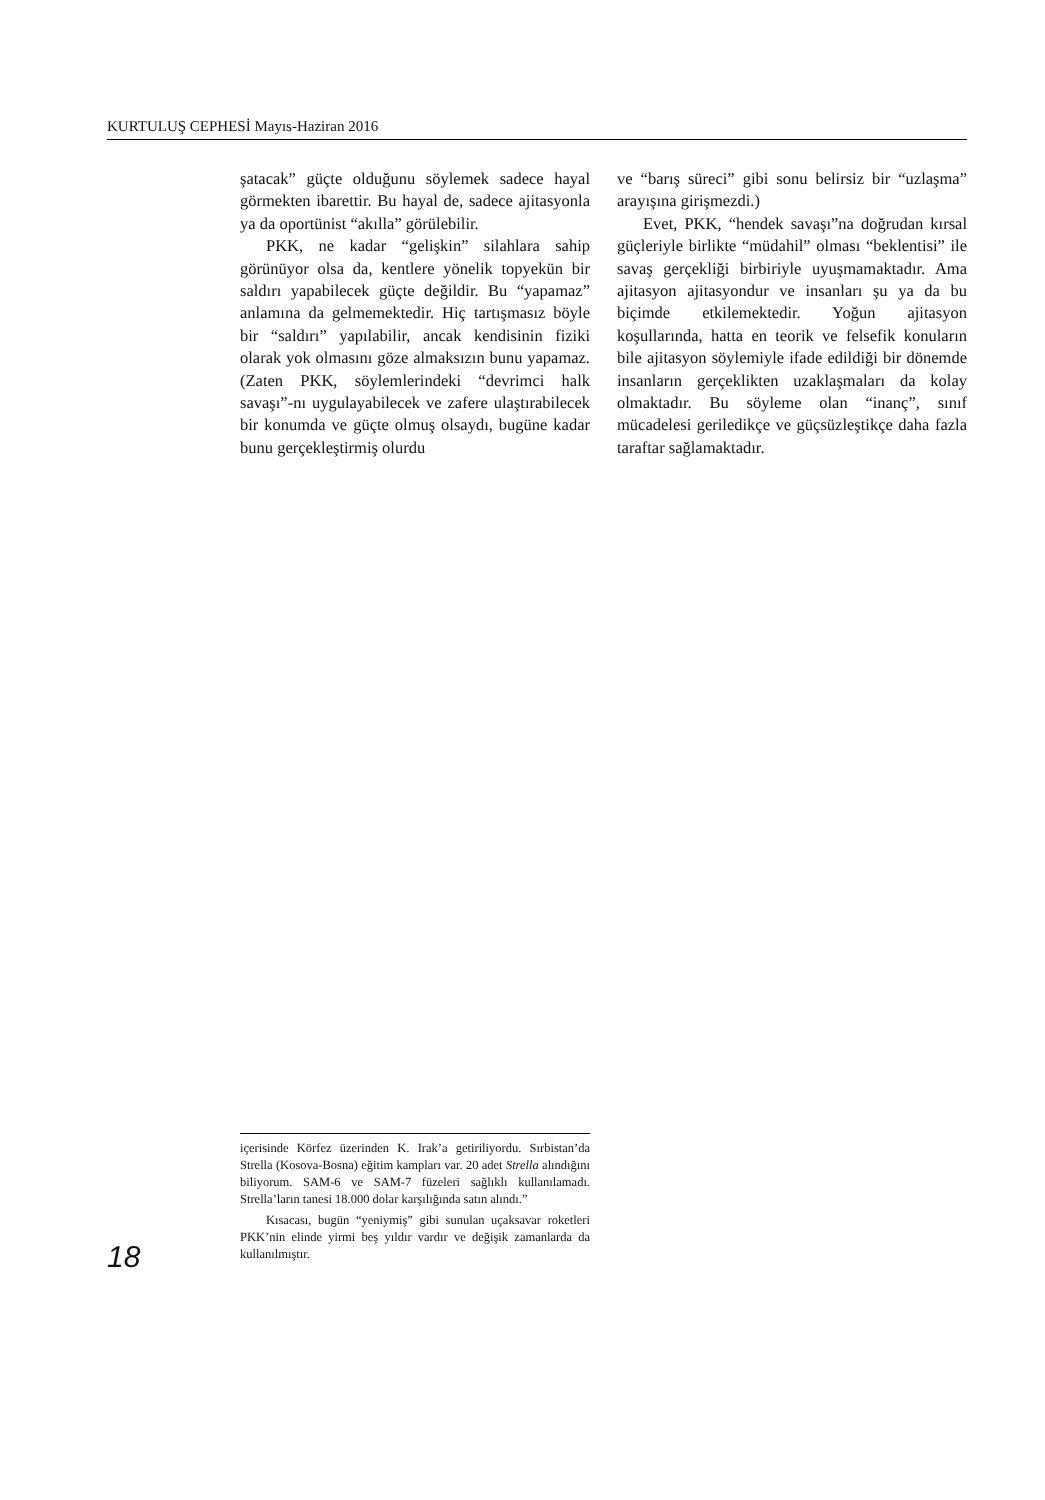KURTULUŞ CEPHESİ Mayıs-Haziran 2016
şatacak” güçte olduğunu söylemek sadece hayal görmekten ibarettir. Bu hayal de, sadece ajitasyonla ya da oportünist “akılla” görülebilir.
PKK, ne kadar “gelişkin” silahlara sahip görünüyor olsa da, kentlere yönelik topyekün bir saldırı yapabilecek güçte değildir. Bu “yapamaz” anlamına da gelmemektedir. Hiç tartışmasız böyle bir “saldırı” yapılabilir, ancak kendisinin fiziki olarak yok olmasını göze almaksızın bunu yapamaz. (Zaten PKK, söylemlerindeki “devrimci halk savaşı”-nı uygulayabilecek ve zafere ulaştırabilecek bir konumda ve güçte olmuş olsaydı, bugüne kadar bunu gerçekleştirmiş olurdu
ve “barış süreci” gibi sonu belirsiz bir “uzlaşma” arayışına girişmezdi.)
Evet, PKK, “hendek savaşı”na doğrudan kırsal güçleriyle birlikte “müdahil” olması “beklentisi” ile savaş gerçekliği birbiriyle uyuşmamaktadır. Ama ajitasyon ajitasyondur ve insanları şu ya da bu biçimde etkilemektedir. Yoğun ajitasyon koşullarında, hatta en teorik ve felsefik konuların bile ajitasyon söylemiyle ifade edildiği bir dönemde insanların gerçeklikten uzaklaşmaları da kolay olmaktadır. Bu söyleme olan “inanç”, sınıf mücadelesi geriledikçe ve güçsüzleştikçe daha fazla taraftar sağlamaktadır.
içerisinde Körfez üzerinden K. Irak’a getiriliyordu. Sırbistan’da Strella (Kosova-Bosna) eğitim kampları var. 20 adet Strella alındığını biliyorum. SAM-6 ve SAM-7 füzeleri sağlıklı kullanılamadı. Strella’ların tanesi 18.000 dolar karşılığında satın alındı.”
Kısacası, bugün “yeniymiş” gibi sunulan uçaksavar roketleri PKK’nin elinde yirmi beş yıldır vardır ve değişik zamanlarda da kullanılmıştır.
18